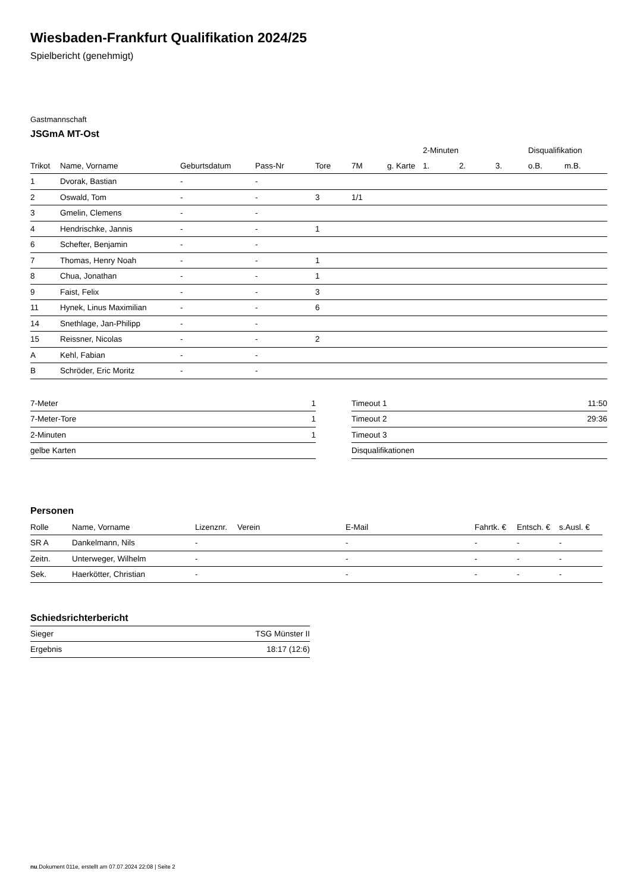Wiesbaden-Frankfurt Qualifikation 2024/25
Spielbericht (genehmigt)
Gastmannschaft
JSGmA MT-Ost
| | | | | | | | 2-Minuten | | | Disqualifikation | |
| --- | --- | --- | --- | --- | --- | --- | --- | --- | --- | --- | --- |
| Trikot | Name, Vorname | Geburtsdatum | Pass-Nr | Tore | 7M | g. Karte | 1. | 2. | 3. | o.B. | m.B. |
| 1 | Dvorak, Bastian | - | - | | | | | | | | |
| 2 | Oswald, Tom | - | - | 3 | 1/1 | | | | | | |
| 3 | Gmelin, Clemens | - | - | | | | | | | | |
| 4 | Hendrischke, Jannis | - | - | 1 | | | | | | | |
| 6 | Schefter, Benjamin | - | - | | | | | | | | |
| 7 | Thomas, Henry Noah | - | - | 1 | | | | | | | |
| 8 | Chua, Jonathan | - | - | 1 | | | | | | | |
| 9 | Faist, Felix | - | - | 3 | | | | | | | |
| 11 | Hynek, Linus Maximilian | - | - | 6 | | | | | | | |
| 14 | Snethlage, Jan-Philipp | - | - | | | | | | | | |
| 15 | Reissner, Nicolas | - | - | 2 | | | | | | | |
| A | Kehl, Fabian | - | - | | | | | | | | |
| B | Schröder, Eric Moritz | - | - | | | | | | | | |
| 7-Meter | 1 |
| 7-Meter-Tore | 1 |
| 2-Minuten | 1 |
| gelbe Karten | |
| Timeout 1 | 11:50 |
| Timeout 2 | 29:36 |
| Timeout 3 | |
| Disqualifikationen | |
Personen
| Rolle | Name, Vorname | Lizenznr. | Verein | E-Mail | Fahrtk. € | Entsch. € | s.Ausl. € |
| --- | --- | --- | --- | --- | --- | --- | --- |
| SR A | Dankelmann, Nils | - | | - | - | - | - |
| Zeitn. | Unterweger, Wilhelm | - | | - | - | - | - |
| Sek. | Haerkötter, Christian | - | | - | - | - | - |
Schiedsrichterbericht
| Sieger | TSG Münster II |
| Ergebnis | 18:17 (12:6) |
nu.Dokument 011e, erstellt am 07.07.2024 22:08 | Seite 2